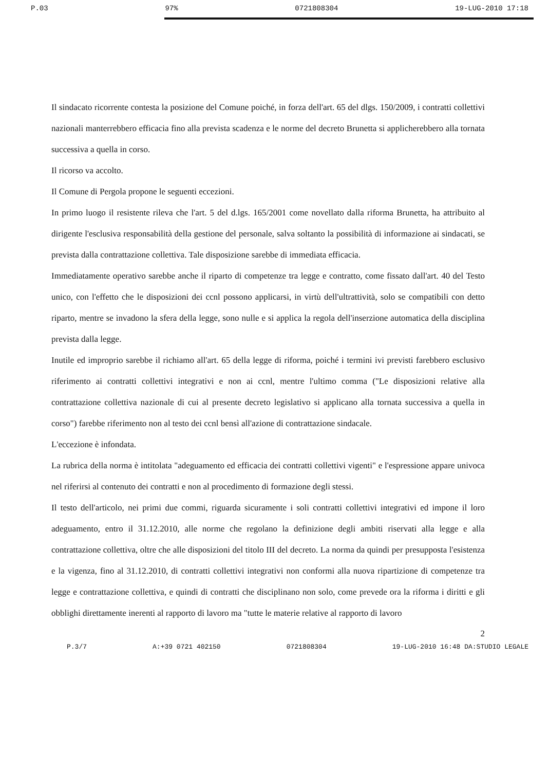P.03 97% 0721808304 19-LUG-2010 17:18
Il sindacato ricorrente contesta la posizione del Comune poiché, in forza dell'art. 65 del dlgs. 150/2009, i contratti collettivi nazionali manterrebbero efficacia fino alla prevista scadenza e le norme del decreto Brunetta si applicherebbero alla tornata successiva a quella in corso.
Il ricorso va accolto.
Il Comune di Pergola propone le seguenti eccezioni.
In primo luogo il resistente rileva che l'art. 5 del d.lgs. 165/2001 come novellato dalla riforma Brunetta, ha attribuito al dirigente l'esclusiva responsabilità della gestione del personale, salva soltanto la possibilità di informazione ai sindacati, se prevista dalla contrattazione collettiva. Tale disposizione sarebbe di immediata efficacia.
Immediatamente operativo sarebbe anche il riparto di competenze tra legge e contratto, come fissato dall'art. 40 del Testo unico, con l'effetto che le disposizioni dei ccnl possono applicarsi, in virtù dell'ultrattività, solo se compatibili con detto riparto, mentre se invadono la sfera della legge, sono nulle e si applica la regola dell'inserzione automatica della disciplina prevista dalla legge.
Inutile ed improprio sarebbe il richiamo all'art. 65 della legge di riforma, poiché i termini ivi previsti farebbero esclusivo riferimento ai contratti collettivi integrativi e non ai ccnl, mentre l'ultimo comma ("Le disposizioni relative alla contrattazione collettiva nazionale di cui al presente decreto legislativo si applicano alla tornata successiva a quella in corso") farebbe riferimento non al testo dei ccnl bensì all'azione di contrattazione sindacale.
L'eccezione è infondata.
La rubrica della norma è intitolata "adeguamento ed efficacia dei contratti collettivi vigenti" e l'espressione appare univoca nel riferirsi al contenuto dei contratti e non al procedimento di formazione degli stessi.
Il testo dell'articolo, nei primi due commi, riguarda sicuramente i soli contratti collettivi integrativi ed impone il loro adeguamento, entro il 31.12.2010, alle norme che regolano la definizione degli ambiti riservati alla legge e alla contrattazione collettiva, oltre che alle disposizioni del titolo III del decreto. La norma da quindi per presupposta l'esistenza e la vigenza, fino al 31.12.2010, di contratti collettivi integrativi non conformi alla nuova ripartizione di competenze tra legge e contrattazione collettiva, e quindi di contratti che disciplinano non solo, come prevede ora la riforma i diritti e gli obblighi direttamente inerenti al rapporto di lavoro ma "tutte le materie relative al rapporto di lavoro
2
P.3/7 A:+39 0721 402150 0721808304 19-LUG-2010 16:48 DA:STUDIO LEGALE